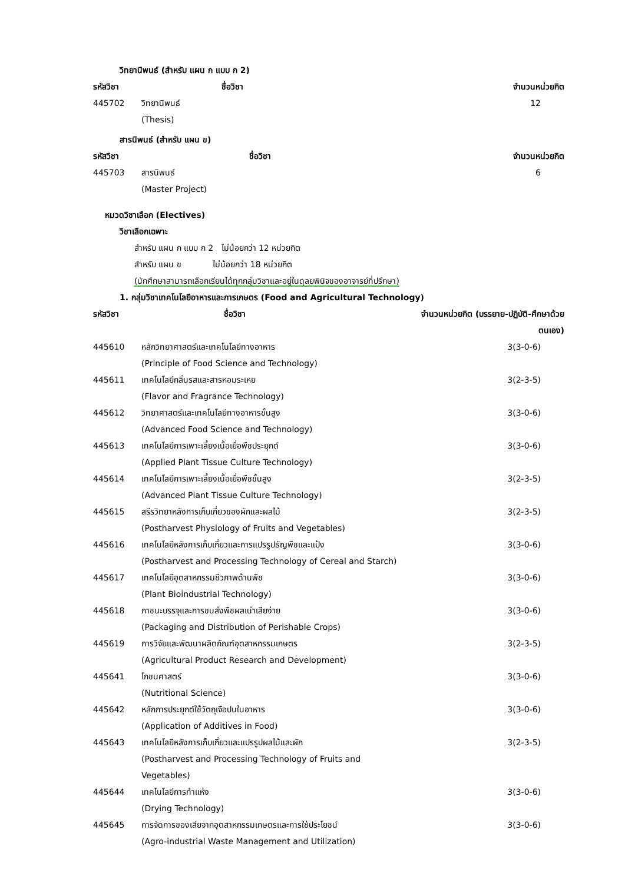วิทยานิพนธ์ (สำหรับ แผน ก แบบ ก 2)
| รหัสวิชา | ชื่อวิชา | จำนวนหน่วยกิต |
| --- | --- | --- |
| 445702 | วิทยานิพนธ์ (Thesis) | 12 |
สารนิพนธ์ (สำหรับ แผน ข)
| รหัสวิชา | ชื่อวิชา | จำนวนหน่วยกิต |
| --- | --- | --- |
| 445703 | สารนิพนธ์ (Master Project) | 6 |
หมวดวิชาเลือก (Electives)
วิชาเลือกเฉพาะ
สำหรับ แผน ก แบบ ก 2 ไม่น้อยกว่า 12 หน่วยกิต
สำหรับ แผน ข ไม่น้อยกว่า 18 หน่วยกิต
(นักศึกษาสามารถเลือกเรียนได้ทุกกลุ่มวิชาและอยู่ในดุลยพินิจของอาจารย์ที่ปรึกษา)
1. กลุ่มวิชาเทคโนโลยีอาหารและการเกษตร (Food and Agricultural Technology)
| รหัสวิชา | ชื่อวิชา | จำนวนหน่วยกิต (บรรยาย-ปฏิบัติ-ศึกษาด้วยตนเอง) |
| --- | --- | --- |
| 445610 | หลักวิทยาศาสตร์และเทคโนโลยีทางอาหาร (Principle of Food Science and Technology) | 3(3-0-6) |
| 445611 | เทคโนโลยีกลิ่นรสและสารหอมระเหย (Flavor and Fragrance Technology) | 3(2-3-5) |
| 445612 | วิทยาศาสตร์และเทคโนโลยีทางอาหารขั้นสูง (Advanced Food Science and Technology) | 3(3-0-6) |
| 445613 | เทคโนโลยีการเพาะเลี้ยงเนื้อเยื่อพืชประยุกต์ (Applied Plant Tissue Culture Technology) | 3(3-0-6) |
| 445614 | เทคโนโลยีการเพาะเลี้ยงเนื้อเยื่อพืชขั้นสูง (Advanced Plant Tissue Culture Technology) | 3(2-3-5) |
| 445615 | สรีรวิทยาหลังการเก็บเกี่ยวของผักและผลไม้ (Postharvest Physiology of Fruits and Vegetables) | 3(2-3-5) |
| 445616 | เทคโนโลยีหลังการเก็บเกี่ยวและการแปรรูปธัญพืชและแป้ง (Postharvest and Processing Technology of Cereal and Starch) | 3(3-0-6) |
| 445617 | เทคโนโลยีอุตสาหกรรมชีวภาพด้านพืช (Plant Bioindustrial Technology) | 3(3-0-6) |
| 445618 | ภาชนะบรรจุและการขนส่งพืชผลเน่าเสียง่าย (Packaging and Distribution of Perishable Crops) | 3(3-0-6) |
| 445619 | การวิจัยและพัฒนาผลิตภัณฑ์อุตสาหกรรมเกษตร (Agricultural Product Research and Development) | 3(2-3-5) |
| 445641 | โภชนศาสตร์ (Nutritional Science) | 3(3-0-6) |
| 445642 | หลักการประยุกต์ใช้วัตถุเจือปนในอาหาร (Application of Additives in Food) | 3(3-0-6) |
| 445643 | เทคโนโลยีหลังการเก็บเกี่ยวและแปรรูปผลไม้และผัก (Postharvest and Processing Technology of Fruits and Vegetables) | 3(2-3-5) |
| 445644 | เทคโนโลยีการทำแห้ง (Drying Technology) | 3(3-0-6) |
| 445645 | การจัดการของเสียจากอุตสาหกรรมเกษตรและการใช้ประโยชน์ (Agro-industrial Waste Management and Utilization) | 3(3-0-6) |